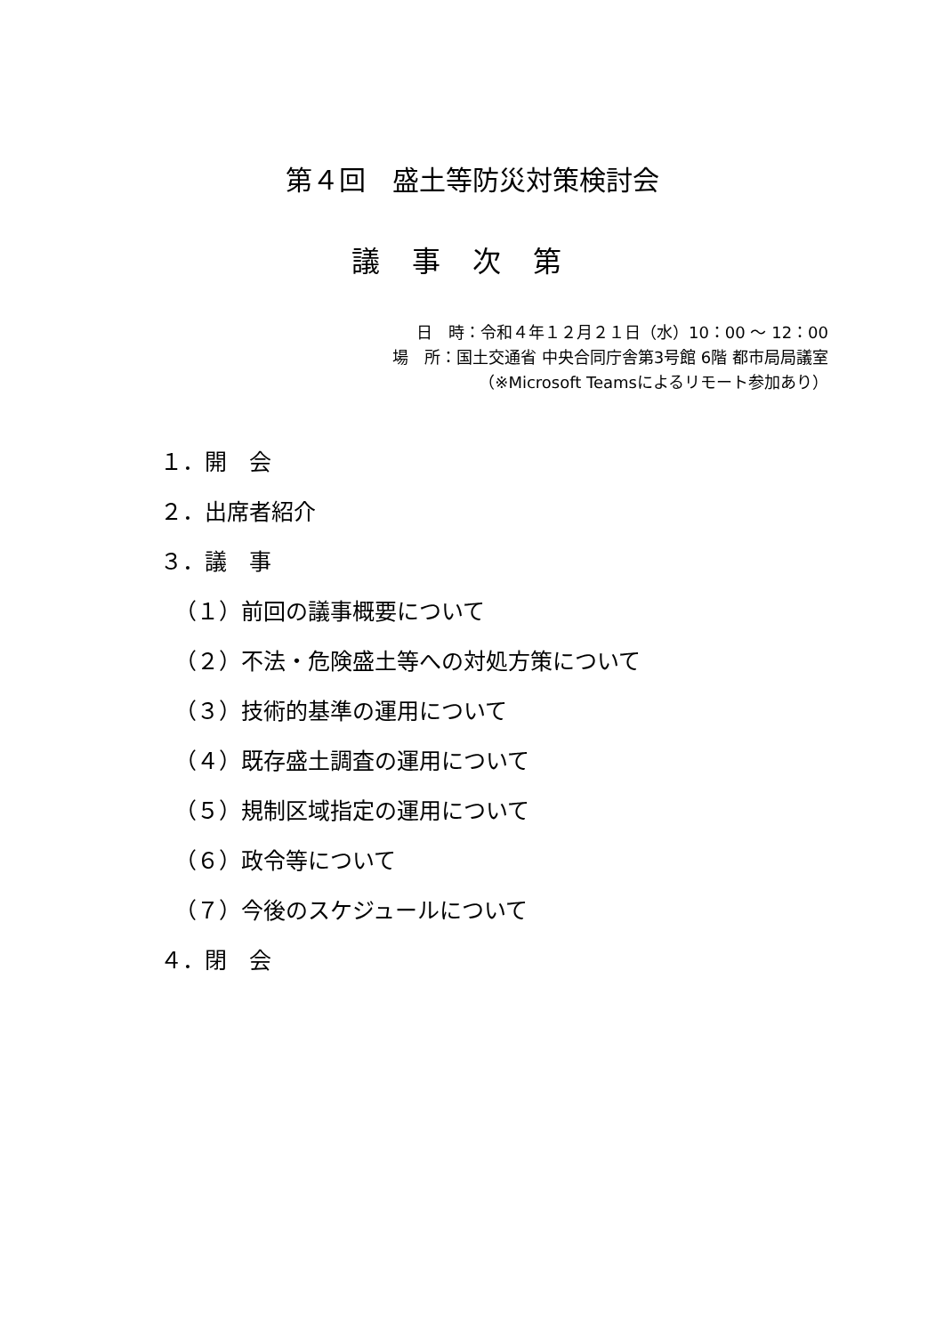第４回　盛土等防災対策検討会
議事次第
日　時：令和４年１２月２１日（水）10：00 ～ 12：00
場　所：国土交通省 中央合同庁舎第3号館 6階 都市局局議室
（※Microsoft Teamsによるリモート参加あり）
１．開　会
２．出席者紹介
３．議　事
（１）前回の議事概要について
（２）不法・危険盛土等への対処方策について
（３）技術的基準の運用について
（４）既存盛土調査の運用について
（５）規制区域指定の運用について
（６）政令等について
（７）今後のスケジュールについて
４．閉　会